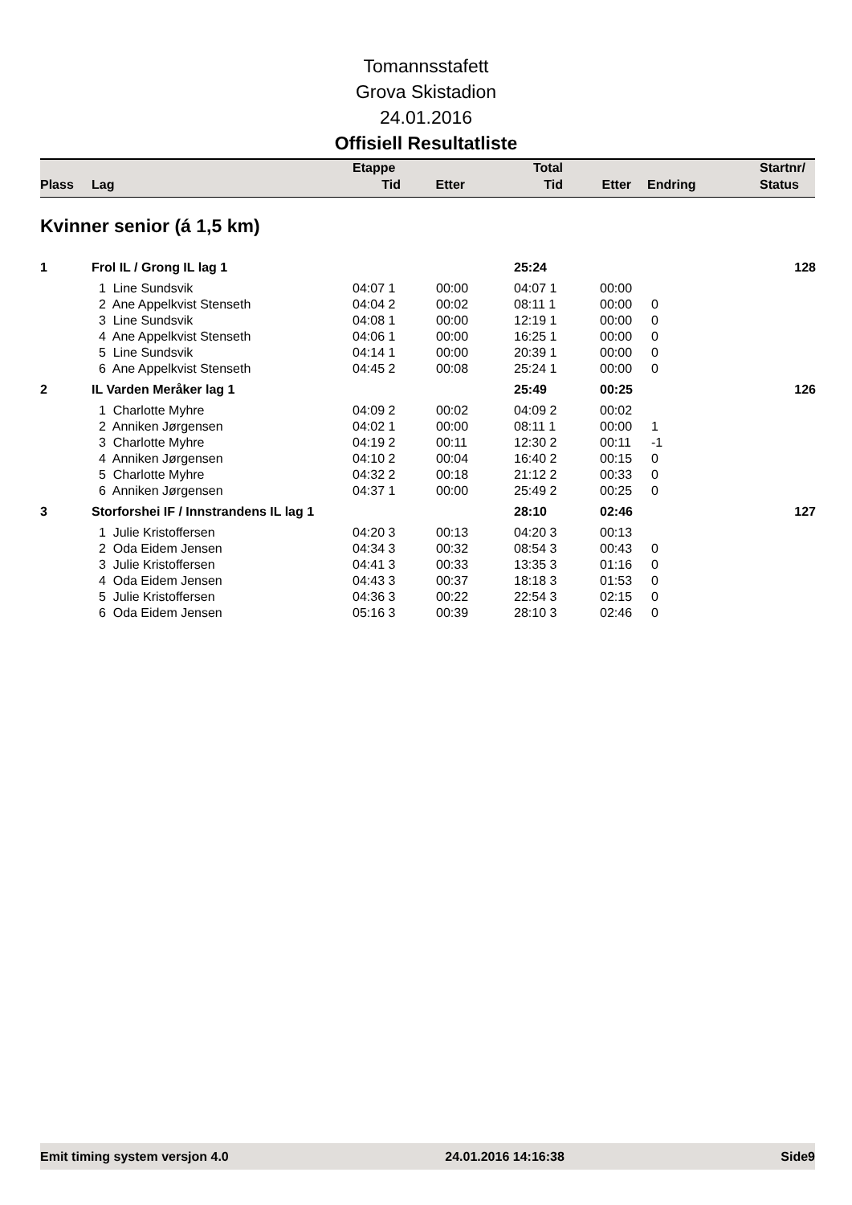Tomannsstafett
Grova Skistadion
24.01.2016
Offisiell Resultatliste
| | | Etappe | | Total | | | Startnr/ |
| Plass | Lag | Tid | Etter | Tid | Etter | Endring | Status |
Kvinner senior (á 1,5 km)
| 1 | Frol IL / Grong IL lag 1 | | | 25:24 | | | 128 |
| | 1 Line Sundsvik | 04:07 1 | 00:00 | 04:07 1 | 00:00 | | |
| | 2 Ane Appelkvist Stenseth | 04:04 2 | 00:02 | 08:11 1 | 00:00 | 0 | |
| | 3 Line Sundsvik | 04:08 1 | 00:00 | 12:19 1 | 00:00 | 0 | |
| | 4 Ane Appelkvist Stenseth | 04:06 1 | 00:00 | 16:25 1 | 00:00 | 0 | |
| | 5 Line Sundsvik | 04:14 1 | 00:00 | 20:39 1 | 00:00 | 0 | |
| | 6 Ane Appelkvist Stenseth | 04:45 2 | 00:08 | 25:24 1 | 00:00 | 0 | |
| 2 | IL Varden Meråker lag 1 | | | 25:49 | 00:25 | | 126 |
| | 1 Charlotte Myhre | 04:09 2 | 00:02 | 04:09 2 | 00:02 | | |
| | 2 Anniken Jørgensen | 04:02 1 | 00:00 | 08:11 1 | 00:00 | 1 | |
| | 3 Charlotte Myhre | 04:19 2 | 00:11 | 12:30 2 | 00:11 | -1 | |
| | 4 Anniken Jørgensen | 04:10 2 | 00:04 | 16:40 2 | 00:15 | 0 | |
| | 5 Charlotte Myhre | 04:32 2 | 00:18 | 21:12 2 | 00:33 | 0 | |
| | 6 Anniken Jørgensen | 04:37 1 | 00:00 | 25:49 2 | 00:25 | 0 | |
| 3 | Storforshei IF / Innstrandens IL lag 1 | | | 28:10 | 02:46 | | 127 |
| | 1 Julie Kristoffersen | 04:20 3 | 00:13 | 04:20 3 | 00:13 | | |
| | 2 Oda Eidem Jensen | 04:34 3 | 00:32 | 08:54 3 | 00:43 | 0 | |
| | 3 Julie Kristoffersen | 04:41 3 | 00:33 | 13:35 3 | 01:16 | 0 | |
| | 4 Oda Eidem Jensen | 04:43 3 | 00:37 | 18:18 3 | 01:53 | 0 | |
| | 5 Julie Kristoffersen | 04:36 3 | 00:22 | 22:54 3 | 02:15 | 0 | |
| | 6 Oda Eidem Jensen | 05:16 3 | 00:39 | 28:10 3 | 02:46 | 0 | |
Emit timing system versjon 4.0 24.01.2016 14:16:38 Side9